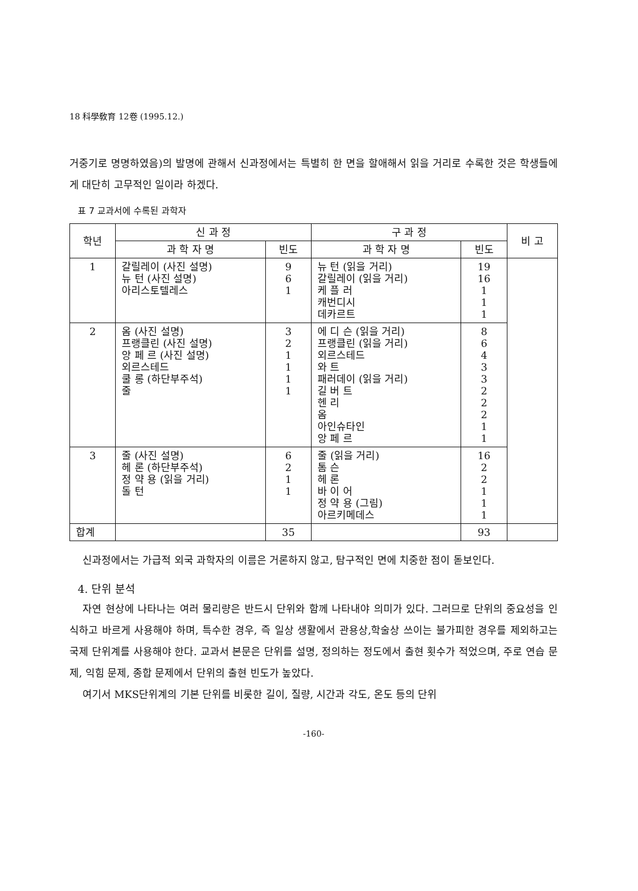18 科學敎育 12卷 (1995.12.)
거중기로 명명하였음)의 발명에 관해서 신과정에서는 특별히 한 면을 할애해서 읽을 거리로 수록한 것은 학생들에게 대단히 고무적인 일이라 하겠다.
표 7 교과서에 수록된 과학자
| 학년 | 신 과 정 | | 구 과 정 | | 비 고 |
| --- | --- | --- | --- | --- | --- |
| | 과 학 자 명 | 빈도 | 과 학 자 명 | 빈도 | |
| 1 | 갈릴레이 (사진 설명) 뉴 턴 (사진 설명) 아리스토텔레스 | 9 6 1 | 뉴 턴 (읽을 거리) 갈릴레이 (읽을 거리) 케 플 러 캐번디시 데카르트 | 19 16 1 1 1 | |
| 2 | 옴 (사진 설명) 프랭클린 (사진 설명) 앙 페 르 (사진 설명) 외르스테드 쿨 롱 (하단부주석) 줄 | 3 2 1 1 1 1 | 에 디 슨 (읽을 거리) 프랭클린 (읽을 거리) 외르스테드 와 트 패러데이 (읽을 거리) 길 버 트 헨 리 옴 아인슈타인 앙 페 르 | 8 6 4 3 3 2 2 2 1 1 | |
| 3 | 줄 (사진 설명) 헤 론 (하단부주석) 정 약 용 (읽을 거리) 돌 턴 | 6 2 1 1 | 줄 (읽을 거리) 톰 슨 헤 론 바 이 어 정 약 용 (그림) 아르키메데스 | 16 2 2 1 1 1 | |
| 합계 | | 35 | | 93 | |
신과정에서는 가급적 외국 과학자의 이름은 거론하지 않고, 탐구적인 면에 치중한 점이 돋보인다.
4. 단위 분석
자연 현상에 나타나는 여러 물리량은 반드시 단위와 함께 나타내야 의미가 있다. 그러므로 단위의 중요성을 인식하고 바르게 사용해야 하며, 특수한 경우, 즉 일상 생활에서 관용상,학술상 쓰이는 불가피한 경우를 제외하고는 국제 단위계를 사용해야 한다. 교과서 본문은 단위를 설명, 정의하는 정도에서 출현 횟수가 적었으며, 주로 연습 문제, 익힘 문제, 종합 문제에서 단위의 출현 빈도가 높았다.
여기서 MKS단위계의 기본 단위를 비롯한 길이, 질량, 시간과 각도, 온도 등의 단위
-160-